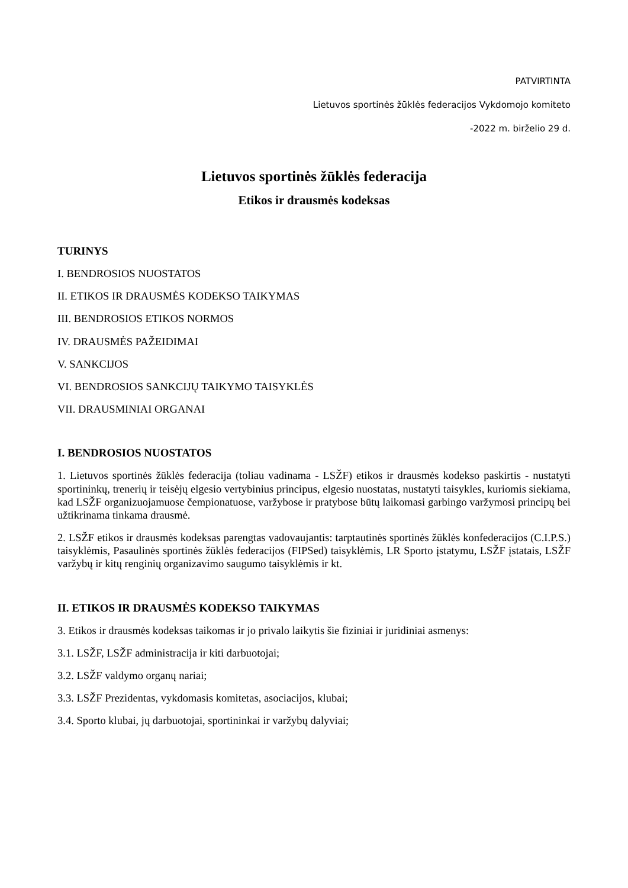PATVIRTINTA
Lietuvos sportinės žūklės federacijos Vykdomojo komiteto
-2022 m. birželio 29 d.
Lietuvos sportinės žūklės federacija
Etikos ir drausmės kodeksas
TURINYS
I. BENDROSIOS NUOSTATOS
II. ETIKOS IR DRAUSMĖS KODEKSO TAIKYMAS
III. BENDROSIOS ETIKOS NORMOS
IV. DRAUSMĖS PAŽEIDIMAI
V. SANKCIJOS
VI. BENDROSIOS SANKCIJŲ TAIKYMO TAISYKLĖS
VII. DRAUSMINIAI ORGANAI
I. BENDROSIOS NUOSTATOS
1. Lietuvos sportinės žūklės federacija (toliau vadinama - LSŽF) etikos ir drausmės kodekso paskirtis - nustatyti sportininkų, trenerių ir teisėjų elgesio vertybinius principus, elgesio nuostatas, nustatyti taisykles, kuriomis siekiama, kad LSŽF organizuojamuose čempionatuose, varžybose ir pratybose būtų laikomasi garbingo varžymosi principų bei užtikrinama tinkama drausmė.
2. LSŽF etikos ir drausmės kodeksas parengtas vadovaujantis: tarptautinės sportinės žūklės konfederacijos (C.I.P.S.) taisyklėmis, Pasaulinės sportinės žūklės federacijos (FIPSed) taisyklėmis, LR Sporto įstatymu, LSŽF įstatais, LSŽF varžybų ir kitų renginių organizavimo saugumo taisyklėmis ir kt.
II. ETIKOS IR DRAUSMĖS KODEKSO TAIKYMAS
3. Etikos ir drausmės kodeksas taikomas ir jo privalo laikytis šie fiziniai ir juridiniai asmenys:
3.1. LSŽF, LSŽF administracija ir kiti darbuotojai;
3.2. LSŽF valdymo organų nariai;
3.3. LSŽF Prezidentas, vykdomasis komitetas, asociacijos, klubai;
3.4. Sporto klubai, jų darbuotojai, sportininkai ir varžybų dalyviai;